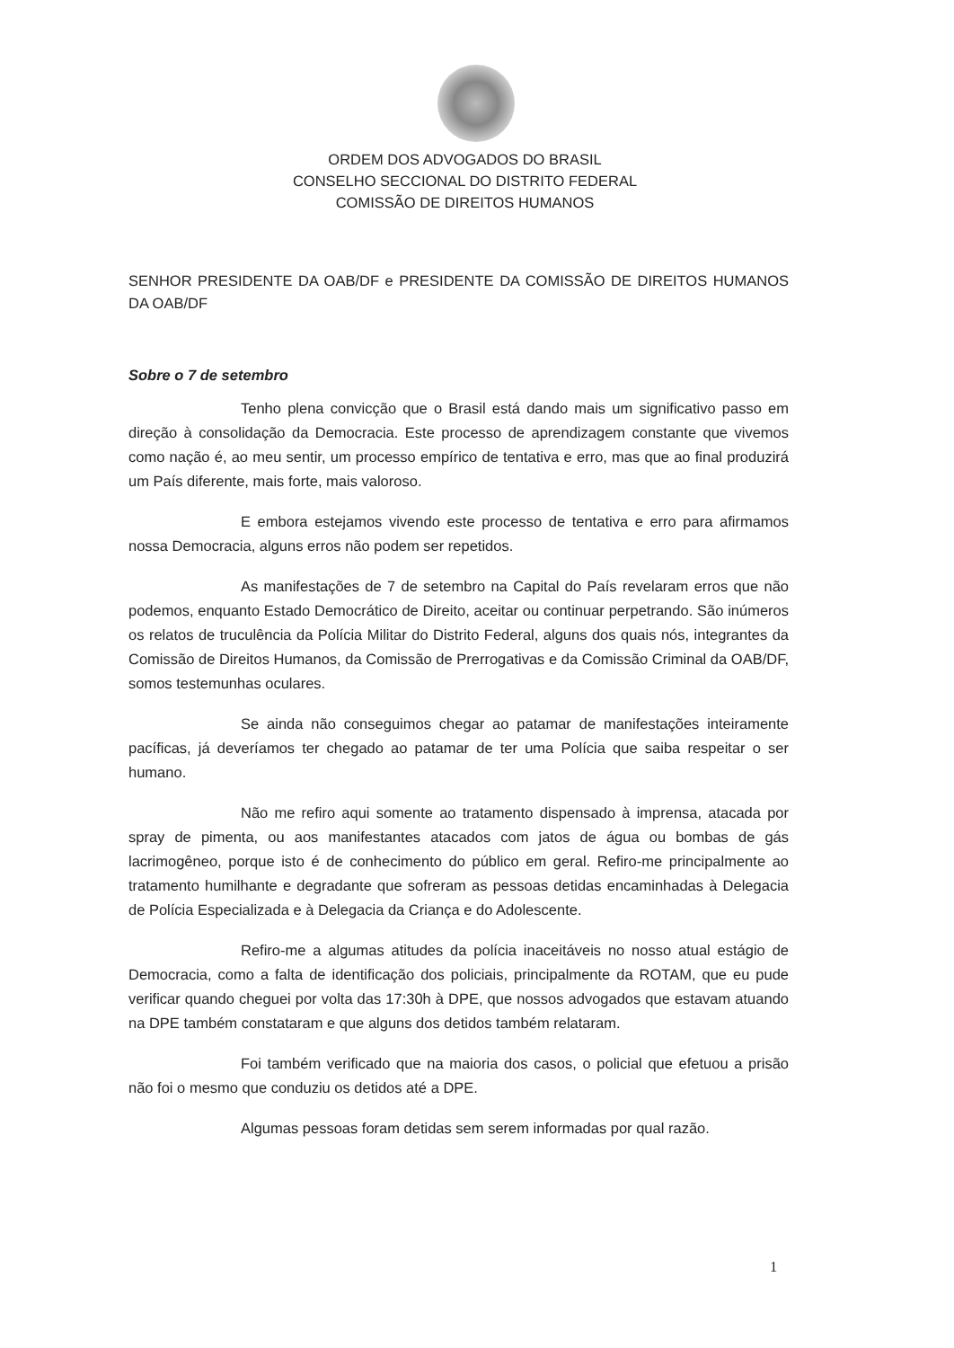ORDEM DOS ADVOGADOS DO BRASIL
CONSELHO SECCIONAL DO DISTRITO FEDERAL
COMISSÃO DE DIREITOS HUMANOS
SENHOR PRESIDENTE DA OAB/DF e PRESIDENTE DA COMISSÃO DE DIREITOS HUMANOS DA OAB/DF
Sobre o 7 de setembro
Tenho plena convicção que o Brasil está dando mais um significativo passo em direção à consolidação da Democracia. Este processo de aprendizagem constante que vivemos como nação é, ao meu sentir, um processo empírico de tentativa e erro, mas que ao final produzirá um País diferente, mais forte, mais valoroso.
E embora estejamos vivendo este processo de tentativa e erro para afirmamos nossa Democracia, alguns erros não podem ser repetidos.
As manifestações de 7 de setembro na Capital do País revelaram erros que não podemos, enquanto Estado Democrático de Direito, aceitar ou continuar perpetrando. São inúmeros os relatos de truculência da Polícia Militar do Distrito Federal, alguns dos quais nós, integrantes da Comissão de Direitos Humanos, da Comissão de Prerrogativas e da Comissão Criminal da OAB/DF, somos testemunhas oculares.
Se ainda não conseguimos chegar ao patamar de manifestações inteiramente pacíficas, já deveríamos ter chegado ao patamar de ter uma Polícia que saiba respeitar o ser humano.
Não me refiro aqui somente ao tratamento dispensado à imprensa, atacada por spray de pimenta, ou aos manifestantes atacados com jatos de água ou bombas de gás lacrimogêneo, porque isto é de conhecimento do público em geral. Refiro-me principalmente ao tratamento humilhante e degradante que sofreram as pessoas detidas encaminhadas à Delegacia de Polícia Especializada e à Delegacia da Criança e do Adolescente.
Refiro-me a algumas atitudes da polícia inaceitáveis no nosso atual estágio de Democracia, como a falta de identificação dos policiais, principalmente da ROTAM, que eu pude verificar quando cheguei por volta das 17:30h à DPE, que nossos advogados que estavam atuando na DPE também constataram e que alguns dos detidos também relataram.
Foi também verificado que na maioria dos casos, o policial que efetuou a prisão não foi o mesmo que conduziu os detidos até a DPE.
Algumas pessoas foram detidas sem serem informadas por qual razão.
1